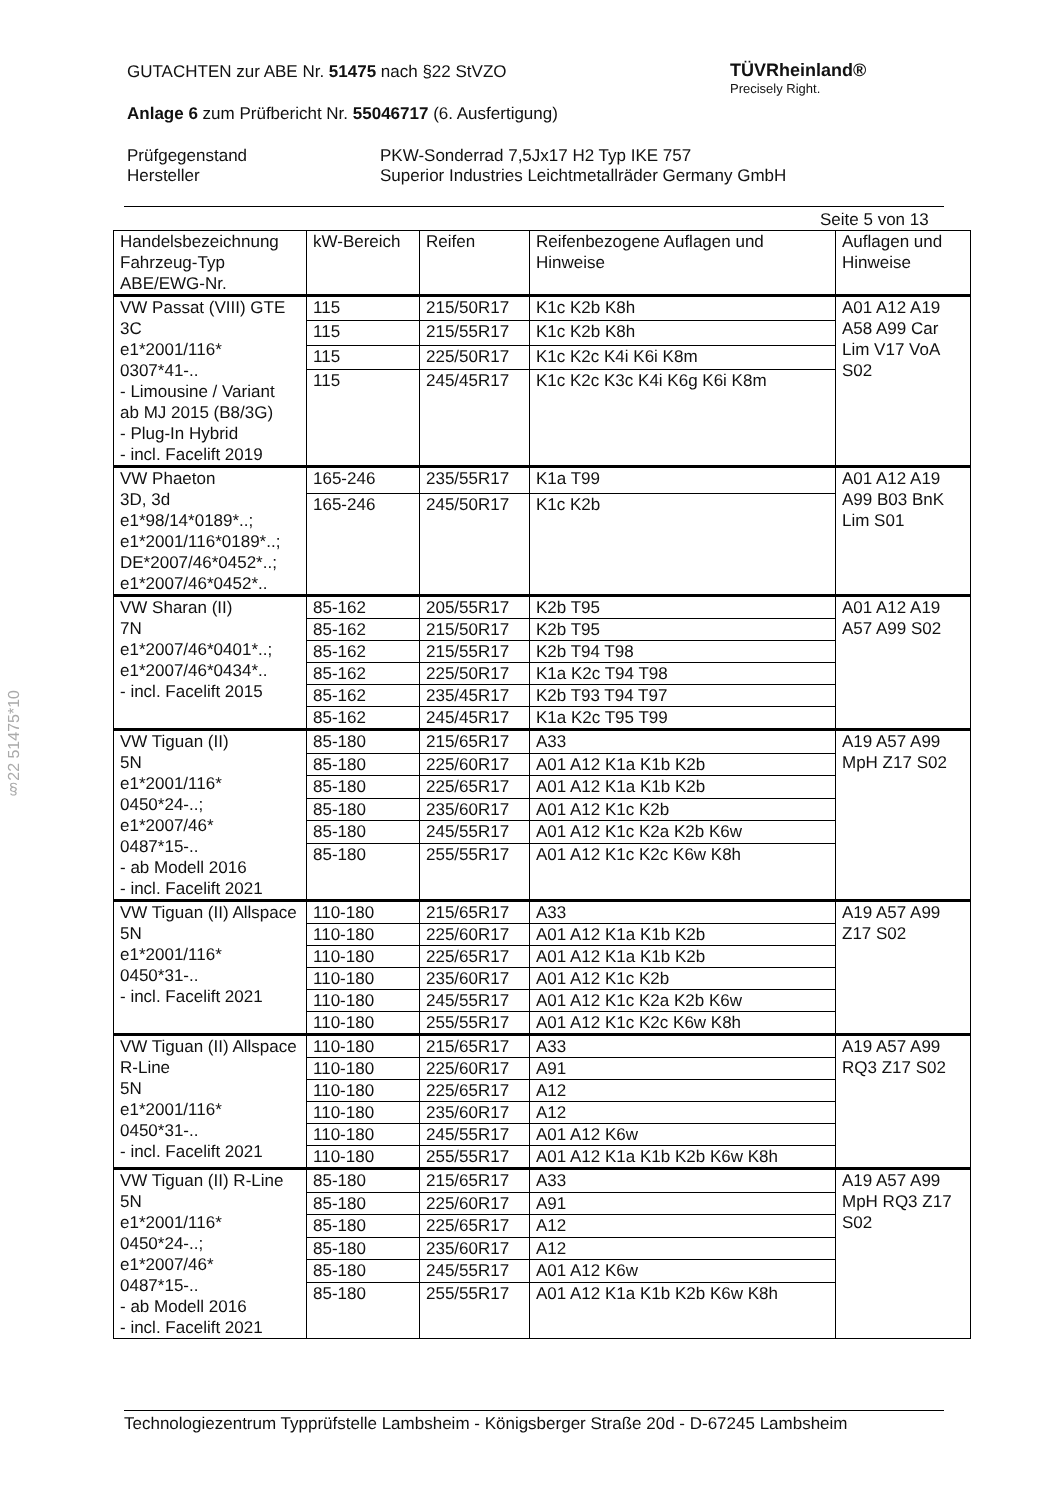TÜVRheinland®
Precisely Right.
GUTACHTEN zur ABE Nr. 51475 nach §22 StVZO
Anlage 6 zum Prüfbericht Nr. 55046717 (6. Ausfertigung)
Prüfgegenstand PKW-Sonderrad 7,5Jx17 H2 Typ IKE 757 Hersteller Superior Industries Leichtmetallräder Germany GmbH
Seite 5 von 13
§22 51475*10
| Handelsbezeichnung Fahrzeug-Typ ABE/EWG-Nr. | kW-Bereich | Reifen | Reifenbezogene Auflagen und Hinweise | Auflagen und Hinweise |
| --- | --- | --- | --- | --- |
| VW Passat (VIII) GTE 3C e1*2001/116* 0307*41-.. - Limousine / Variant ab MJ 2015 (B8/3G) - Plug-In Hybrid - incl. Facelift 2019 | 115 | 215/50R17 | K1c K2b K8h | A01 A12 A19 A58 A99 Car Lim V17 VoA S02 |
| | 115 | 215/55R17 | K1c K2b K8h | |
| | 115 | 225/50R17 | K1c K2c K4i K6i K8m | |
| | 115 | 245/45R17 | K1c K2c K3c K4i K6g K6i K8m | |
| VW Phaeton 3D, 3d e1*98/14*0189*..; e1*2001/116*0189*..; DE*2007/46*0452*..; e1*2007/46*0452*.. | 165-246 | 235/55R17 | K1a T99 | A01 A12 A19 A99 B03 BnK Lim S01 |
| | 165-246 | 245/50R17 | K1c K2b | |
| VW Sharan (II) 7N e1*2007/46*0401*..; e1*2007/46*0434*.. - incl. Facelift 2015 | 85-162 | 205/55R17 | K2b T95 | A01 A12 A19 A57 A99 S02 |
| | 85-162 | 215/50R17 | K2b T95 | |
| | 85-162 | 215/55R17 | K2b T94 T98 | |
| | 85-162 | 225/50R17 | K1a K2c T94 T98 | |
| | 85-162 | 235/45R17 | K2b T93 T94 T97 | |
| | 85-162 | 245/45R17 | K1a K2c T95 T99 | |
| VW Tiguan (II) 5N e1*2001/116* 0450*24-..; e1*2007/46* 0487*15-.. - ab Modell 2016 - incl. Facelift 2021 | 85-180 | 215/65R17 | A33 | A19 A57 A99 MpH Z17 S02 |
| | 85-180 | 225/60R17 | A01 A12 K1a K1b K2b | |
| | 85-180 | 225/65R17 | A01 A12 K1a K1b K2b | |
| | 85-180 | 235/60R17 | A01 A12 K1c K2b | |
| | 85-180 | 245/55R17 | A01 A12 K1c K2a K2b K6w | |
| | 85-180 | 255/55R17 | A01 A12 K1c K2c K6w K8h | |
| VW Tiguan (II) Allspace 5N e1*2001/116* 0450*31-.. - incl. Facelift 2021 | 110-180 | 215/65R17 | A33 | A19 A57 A99 Z17 S02 |
| | 110-180 | 225/60R17 | A01 A12 K1a K1b K2b | |
| | 110-180 | 225/65R17 | A01 A12 K1a K1b K2b | |
| | 110-180 | 235/60R17 | A01 A12 K1c K2b | |
| | 110-180 | 245/55R17 | A01 A12 K1c K2a K2b K6w | |
| | 110-180 | 255/55R17 | A01 A12 K1c K2c K6w K8h | |
| VW Tiguan (II) Allspace R-Line 5N e1*2001/116* 0450*31-.. - incl. Facelift 2021 | 110-180 | 215/65R17 | A33 | A19 A57 A99 RQ3 Z17 S02 |
| | 110-180 | 225/60R17 | A91 | |
| | 110-180 | 225/65R17 | A12 | |
| | 110-180 | 235/60R17 | A12 | |
| | 110-180 | 245/55R17 | A01 A12 K6w | |
| | 110-180 | 255/55R17 | A01 A12 K1a K1b K2b K6w K8h | |
| VW Tiguan (II) R-Line 5N e1*2001/116* 0450*24-..; e1*2007/46* 0487*15-.. - ab Modell 2016 - incl. Facelift 2021 | 85-180 | 215/65R17 | A33 | A19 A57 A99 MpH RQ3 Z17 S02 |
| | 85-180 | 225/60R17 | A91 | |
| | 85-180 | 225/65R17 | A12 | |
| | 85-180 | 235/60R17 | A12 | |
| | 85-180 | 245/55R17 | A01 A12 K6w | |
| | 85-180 | 255/55R17 | A01 A12 K1a K1b K2b K6w K8h | |
Technologiezentrum Typprüfstelle Lambsheim - Königsberger Straße 20d - D-67245 Lambsheim